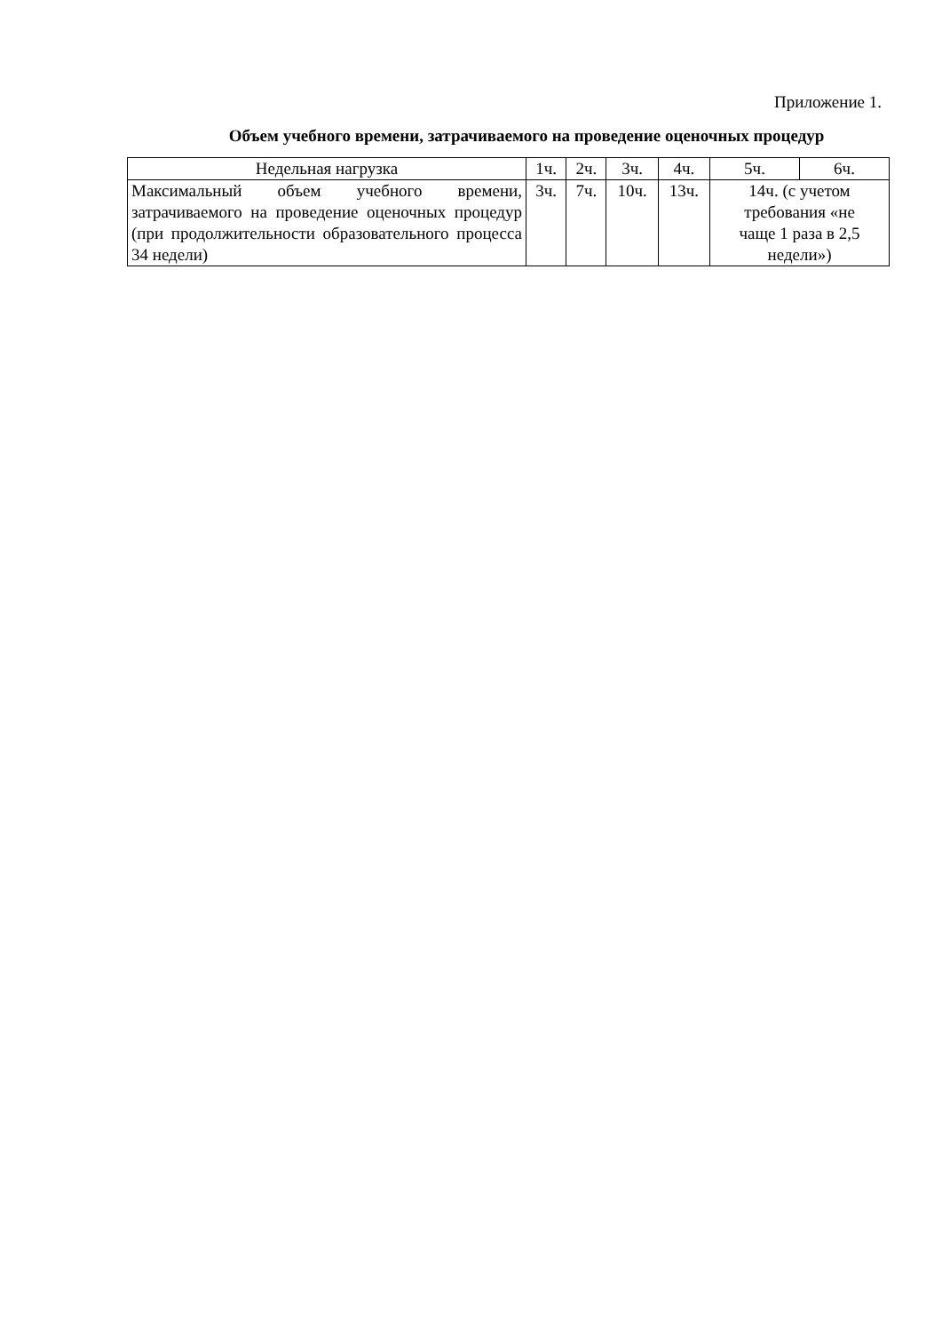Приложение 1.
Объем учебного времени, затрачиваемого на проведение оценочных процедур
| Недельная нагрузка | 1ч. | 2ч. | 3ч. | 4ч. | 5ч. | 6ч. |
| Максимальный объем учебного времени, затрачиваемого на проведение оценочных процедур (при продолжительности образовательного процесса 34 недели) | 3ч. | 7ч. | 10ч. | 13ч. | 14ч. (с учетом требования «не чаще 1 раза в 2,5 недели») | |